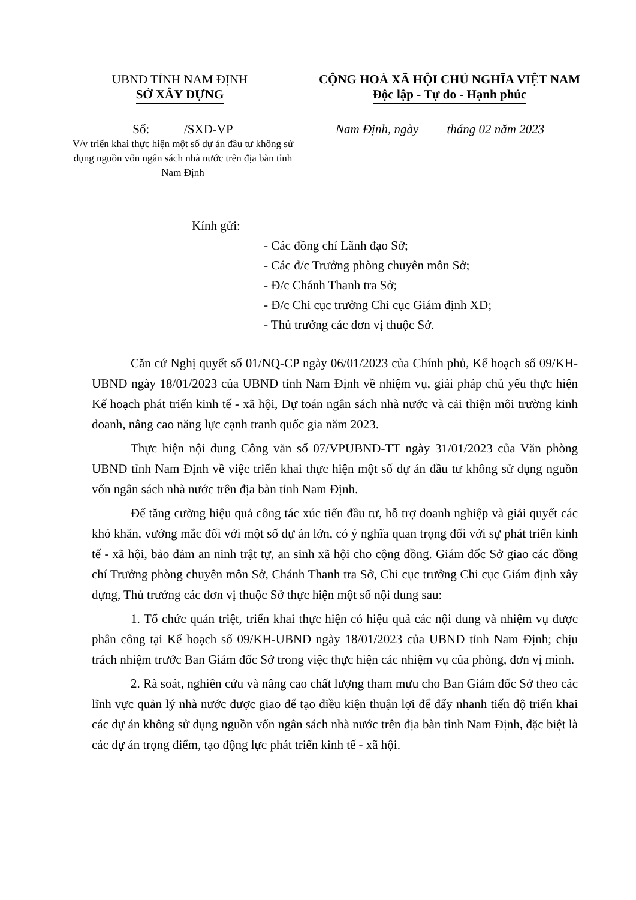UBND TỈNH NAM ĐỊNH
SỞ XÂY DỰNG
CỘNG HOÀ XÃ HỘI CHỦ NGHĨA VIỆT NAM
Độc lập - Tự do - Hạnh phúc
Số: /SXD-VP
V/v triển khai thực hiện một số dự án đầu tư không sử dụng nguồn vốn ngân sách nhà nước trên địa bàn tỉnh Nam Định
Nam Định, ngày tháng 02 năm 2023
Kính gửi:
- Các đồng chí Lãnh đạo Sở;
- Các đ/c Trưởng phòng chuyên môn Sở;
- Đ/c Chánh Thanh tra Sở;
- Đ/c Chi cục trưởng Chi cục Giám định XD;
- Thủ trưởng các đơn vị thuộc Sở.
Căn cứ Nghị quyết số 01/NQ-CP ngày 06/01/2023 của Chính phủ, Kế hoạch số 09/KH-UBND ngày 18/01/2023 của UBND tỉnh Nam Định về nhiệm vụ, giải pháp chủ yếu thực hiện Kế hoạch phát triển kinh tế - xã hội, Dự toán ngân sách nhà nước và cải thiện môi trường kinh doanh, nâng cao năng lực cạnh tranh quốc gia năm 2023.
Thực hiện nội dung Công văn số 07/VPUBND-TT ngày 31/01/2023 của Văn phòng UBND tỉnh Nam Định về việc triển khai thực hiện một số dự án đầu tư không sử dụng nguồn vốn ngân sách nhà nước trên địa bàn tỉnh Nam Định.
Để tăng cường hiệu quả công tác xúc tiến đầu tư, hỗ trợ doanh nghiệp và giải quyết các khó khăn, vướng mắc đối với một số dự án lớn, có ý nghĩa quan trọng đối với sự phát triển kinh tế - xã hội, bảo đảm an ninh trật tự, an sinh xã hội cho cộng đồng. Giám đốc Sở giao các đồng chí Trưởng phòng chuyên môn Sở, Chánh Thanh tra Sở, Chi cục trưởng Chi cục Giám định xây dựng, Thủ trưởng các đơn vị thuộc Sở thực hiện một số nội dung sau:
1. Tổ chức quán triệt, triển khai thực hiện có hiệu quả các nội dung và nhiệm vụ được phân công tại Kế hoạch số 09/KH-UBND ngày 18/01/2023 của UBND tỉnh Nam Định; chịu trách nhiệm trước Ban Giám đốc Sở trong việc thực hiện các nhiệm vụ của phòng, đơn vị mình.
2. Rà soát, nghiên cứu và nâng cao chất lượng tham mưu cho Ban Giám đốc Sở theo các lĩnh vực quản lý nhà nước được giao để tạo điều kiện thuận lợi để đẩy nhanh tiến độ triển khai các dự án không sử dụng nguồn vốn ngân sách nhà nước trên địa bàn tỉnh Nam Định, đặc biệt là các dự án trọng điểm, tạo động lực phát triển kinh tế - xã hội.